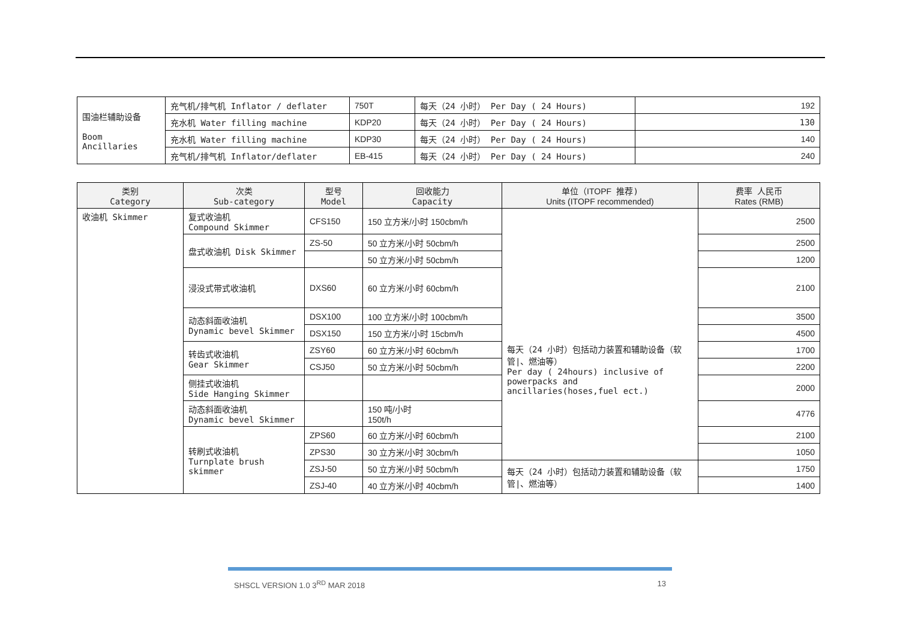| 围油栏辅助设备 Boom Ancillaries | 充气机/排气机 Inflator / deflater | 750T | 每天（24 小时） Per Day ( 24 Hours) | 192 |
| | 充水机 Water filling machine | KDP20 | 每天（24 小时） Per Day ( 24 Hours) | 130 |
| | 充水机 Water filling machine | KDP30 | 每天（24 小时） Per Day ( 24 Hours) | 140 |
| | 充气机/排气机 Inflator/deflater | EB-415 | 每天（24 小时） Per Day ( 24 Hours) | 240 |
| 类别 Category | 次类 Sub-category | 型号 Model | 回收能力 Capacity | 单位（ ITOPF 推荐) Units (ITOPF recommended) | 费率 人民币 Rates (RMB) |
| --- | --- | --- | --- | --- | --- |
| 收油机 Skimmer | 复式收油机 Compound Skimmer | CFS150 | 150 立方米/小时 150cbm/h | 每天（24 小时）包括动力装置和辅助设备（软管/、燃油等） Per day ( 24hours) inclusive of powerpacks and ancillaries(hoses,fuel ect.) | 2500 |
| | 盘式收油机 Disk Skimmer | ZS-50 | 50 立方米/小时 50cbm/h | | 2500 |
| | | | 50 立方米/小时 50cbm/h | | 1200 |
| | 浸没式带式收油机 | DXS60 | 60 立方米/小时 60cbm/h | | 2100 |
| | 动态斜面收油机 Dynamic bevel Skimmer | DSX100 | 100 立方米/小时 100cbm/h | | 3500 |
| | | DSX150 | 150 立方米/小时 15cbm/h | | 4500 |
| | 转齿式收油机 Gear Skimmer | ZSY60 | 60 立方米/小时 60cbm/h | | 1700 |
| | | CSJ50 | 50 立方米/小时 50cbm/h | | 2200 |
| | 侧挂式收油机 Side Hanging Skimmer | | | | 2000 |
| | 动态斜面收油机 Dynamic bevel Skimmer | | 150 吨/小时 150t/h | | 4776 |
| | 转刷式收油机 Turnplate brush skimmer | ZPS60 | 60 立方米/小时 60cbm/h | | 2100 |
| | | ZPS30 | 30 立方米/小时 30cbm/h | | 1050 |
| | | ZSJ-50 | 50 立方米/小时 50cbm/h | 每天（24 小时）包括动力装置和辅助设备（软管/、燃油等） | 1750 |
| | | ZSJ-40 | 40 立方米/小时 40cbm/h | | 1400 |
SHSCL VERSION 1.0 3<sup>RD</sup> MAR 2018 13